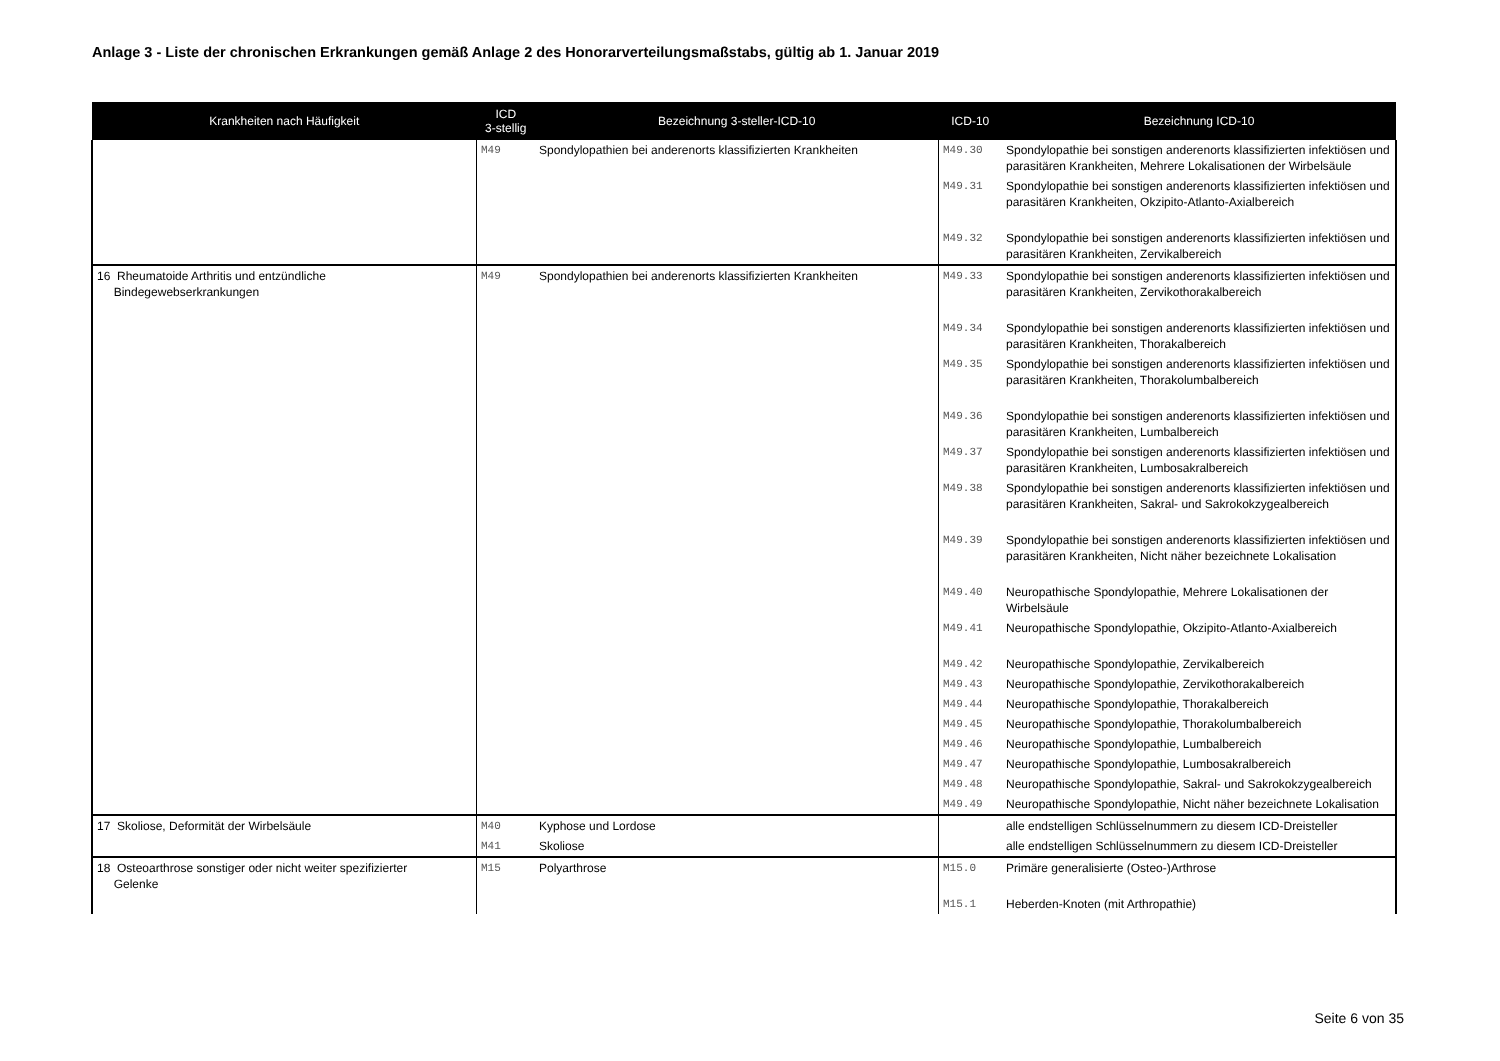Anlage 3 - Liste der chronischen Erkrankungen gemäß Anlage 2 des Honorarverteilungsmaßstabs, gültig ab 1. Januar 2019
| Krankheiten nach Häufigkeit | ICD 3-stellig | Bezeichnung 3-steller-ICD-10 | ICD-10 | Bezeichnung ICD-10 |
| --- | --- | --- | --- | --- |
| | M49 | Spondylopathien bei anderenorts klassifizierten Krankheiten | M49.30 | Spondylopathie bei sonstigen anderenorts klassifizierten infektiösen und parasitären Krankheiten, Mehrere Lokalisationen der Wirbelsäule |
| | | | M49.31 | Spondylopathie bei sonstigen anderenorts klassifizierten infektiösen und parasitären Krankheiten, Okzipito-Atlanto-Axialbereich |
| | | | M49.32 | Spondylopathie bei sonstigen anderenorts klassifizierten infektiösen und parasitären Krankheiten, Zervikalbereich |
| 16 Rheumatoide Arthritis und entzündliche Bindegewebserkrankungen | M49 | Spondylopathien bei anderenorts klassifizierten Krankheiten | M49.33 | Spondylopathie bei sonstigen anderenorts klassifizierten infektiösen und parasitären Krankheiten, Zervikothorakalbereich |
| | | | M49.34 | Spondylopathie bei sonstigen anderenorts klassifizierten infektiösen und parasitären Krankheiten, Thorakalbereich |
| | | | M49.35 | Spondylopathie bei sonstigen anderenorts klassifizierten infektiösen und parasitären Krankheiten, Thorakolumbalbereich |
| | | | M49.36 | Spondylopathie bei sonstigen anderenorts klassifizierten infektiösen und parasitären Krankheiten, Lumbalbereich |
| | | | M49.37 | Spondylopathie bei sonstigen anderenorts klassifizierten infektiösen und parasitären Krankheiten, Lumbosakralbereich |
| | | | M49.38 | Spondylopathie bei sonstigen anderenorts klassifizierten infektiösen und parasitären Krankheiten, Sakral- und Sakrokokzygealbereich |
| | | | M49.39 | Spondylopathie bei sonstigen anderenorts klassifizierten infektiösen und parasitären Krankheiten, Nicht näher bezeichnete Lokalisation |
| | | | M49.40 | Neuropathische Spondylopathie, Mehrere Lokalisationen der Wirbelsäule |
| | | | M49.41 | Neuropathische Spondylopathie, Okzipito-Atlanto-Axialbereich |
| | | | M49.42 | Neuropathische Spondylopathie, Zervikalbereich |
| | | | M49.43 | Neuropathische Spondylopathie, Zervikothorakalbereich |
| | | | M49.44 | Neuropathische Spondylopathie, Thorakalbereich |
| | | | M49.45 | Neuropathische Spondylopathie, Thorakolumbalbereich |
| | | | M49.46 | Neuropathische Spondylopathie, Lumbalbereich |
| | | | M49.47 | Neuropathische Spondylopathie, Lumbosakralbereich |
| | | | M49.48 | Neuropathische Spondylopathie, Sakral- und Sakrokokzygealbereich |
| | | | M49.49 | Neuropathische Spondylopathie, Nicht näher bezeichnete Lokalisation |
| 17 Skoliose, Deformität der Wirbelsäule | M40 | Kyphose und Lordose | | alle endstelligen Schlüsselnummern zu diesem ICD-Dreisteller |
| | M41 | Skoliose | | alle endstelligen Schlüsselnummern zu diesem ICD-Dreisteller |
| 18 Osteoarthrose sonstiger oder nicht weiter spezifizierter Gelenke | M15 | Polyarthrose | M15.0 | Primäre generalisierte (Osteo-)Arthrose |
| | | | M15.1 | Heberden-Knoten (mit Arthropathie) |
Seite 6 von 35